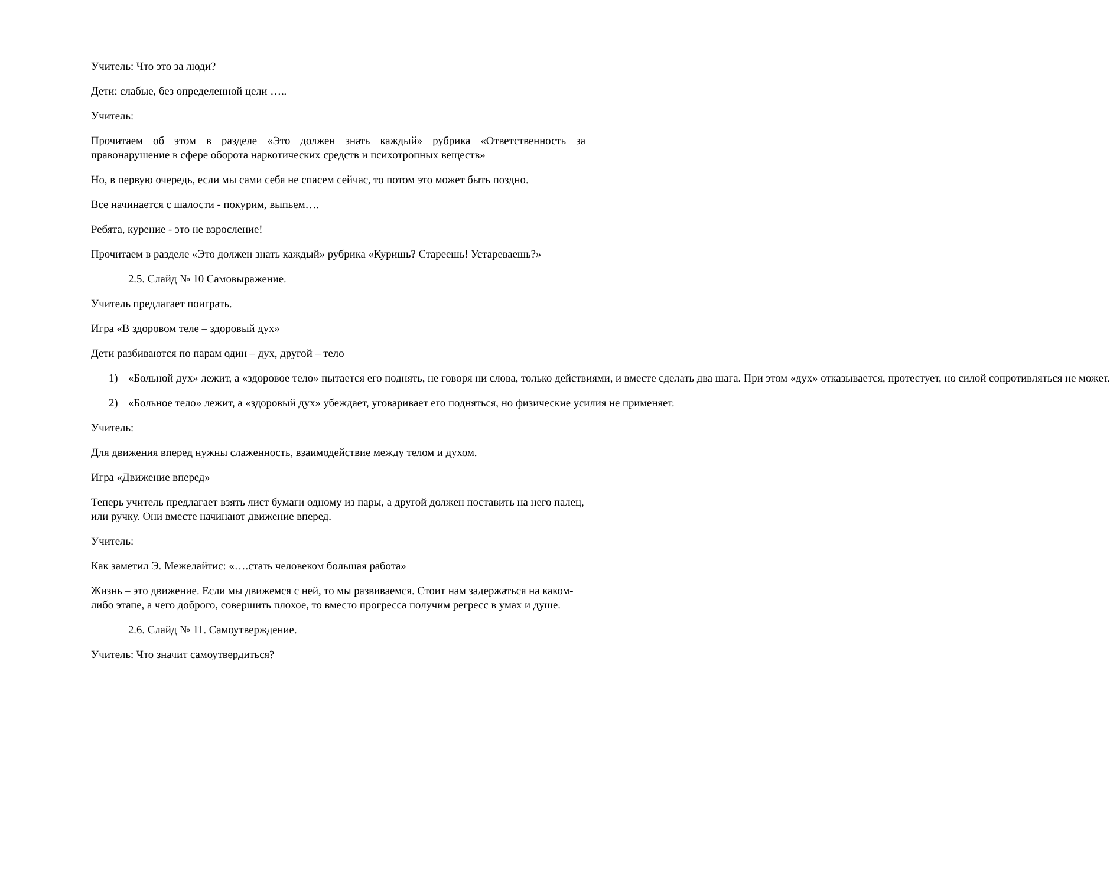Учитель: Что это за люди?
Дети: слабые, без определенной цели …..
Учитель:
Прочитаем об этом в разделе «Это должен знать каждый» рубрика «Ответственность за правонарушение в сфере оборота наркотических средств и психотропных веществ»
Но, в первую очередь, если мы сами себя не спасем сейчас, то потом это может быть поздно.
Все начинается с шалости - покурим, выпьем….
Ребята, курение - это не взросление!
Прочитаем в разделе «Это должен знать каждый» рубрика «Куришь? Стареешь! Устареваешь?»
2.5. Слайд № 10 Самовыражение.
Учитель предлагает поиграть.
Игра «В здоровом теле – здоровый дух»
Дети разбиваются по парам один – дух, другой – тело
1) «Больной дух» лежит, а «здоровое тело» пытается его поднять, не говоря ни слова, только действиями, и вместе сделать два шага. При этом «дух» отказывается, протестует, но силой сопротивляться не может.
2) «Больное тело» лежит, а «здоровый дух» убеждает, уговаривает его подняться, но физические усилия не применяет.
Учитель:
Для движения вперед нужны слаженность, взаимодействие между телом и духом.
Игра «Движение вперед»
Теперь учитель предлагает взять лист бумаги одному из пары, а другой должен поставить на него палец, или ручку. Они вместе начинают движение вперед.
Учитель:
Как заметил Э. Межелайтис: «….стать человеком большая работа»
Жизнь – это движение. Если мы движемся с ней, то мы развиваемся. Стоит нам задержаться на каком-либо этапе, а чего доброго, совершить плохое, то вместо прогресса получим регресс в умах и душе.
2.6. Слайд № 11. Самоутверждение.
Учитель: Что значит самоутвердиться?